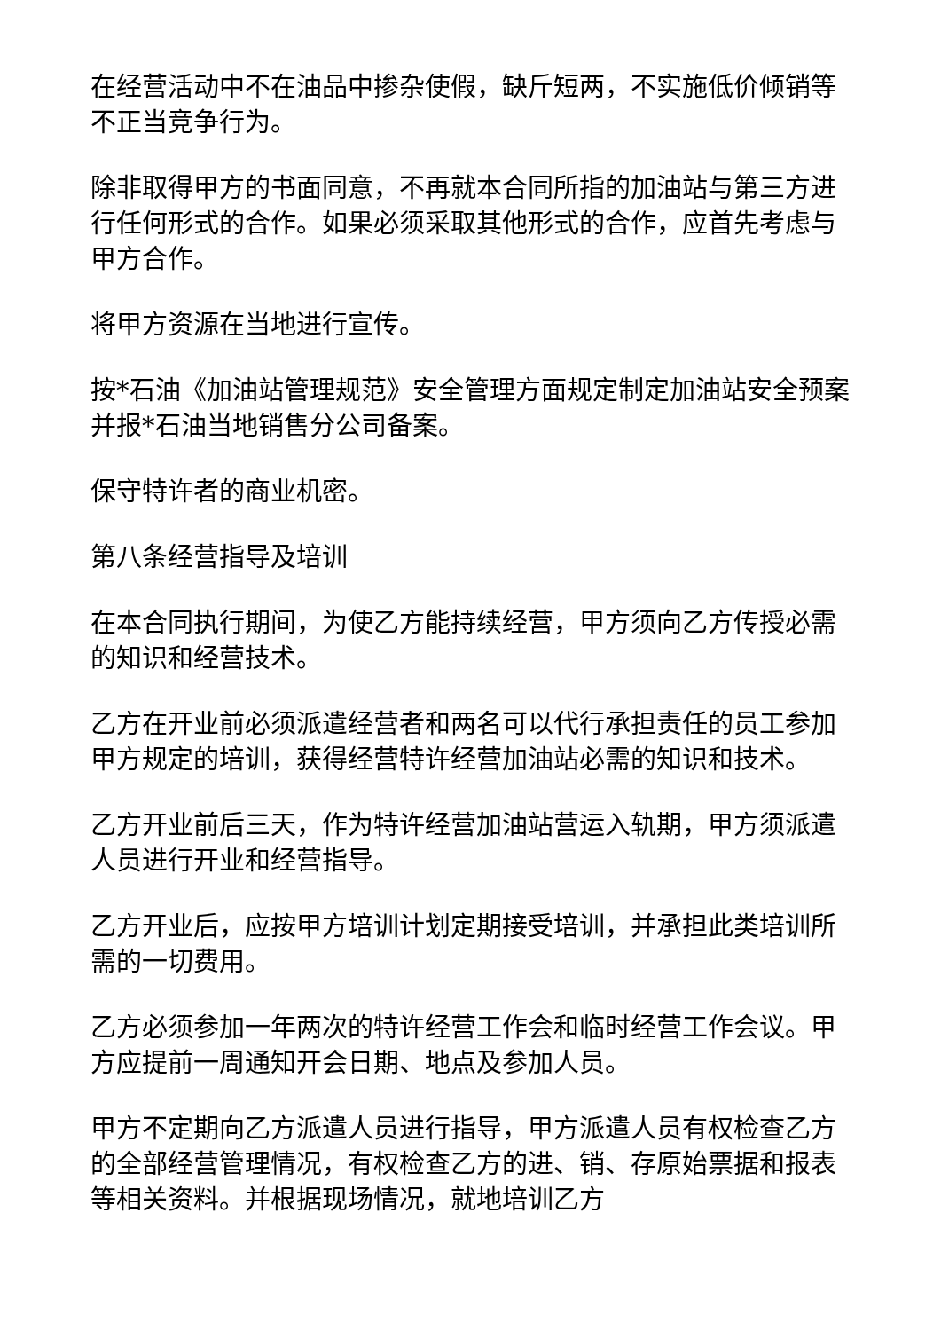在经营活动中不在油品中掺杂使假，缺斤短两，不实施低价倾销等不正当竞争行为。
除非取得甲方的书面同意，不再就本合同所指的加油站与第三方进行任何形式的合作。如果必须采取其他形式的合作，应首先考虑与甲方合作。
将甲方资源在当地进行宣传。
按*石油《加油站管理规范》安全管理方面规定制定加油站安全预案并报*石油当地销售分公司备案。
保守特许者的商业机密。
第八条经营指导及培训
在本合同执行期间，为使乙方能持续经营，甲方须向乙方传授必需的知识和经营技术。
乙方在开业前必须派遣经营者和两名可以代行承担责任的员工参加甲方规定的培训，获得经营特许经营加油站必需的知识和技术。
乙方开业前后三天，作为特许经营加油站营运入轨期，甲方须派遣人员进行开业和经营指导。
乙方开业后，应按甲方培训计划定期接受培训，并承担此类培训所需的一切费用。
乙方必须参加一年两次的特许经营工作会和临时经营工作会议。甲方应提前一周通知开会日期、地点及参加人员。
甲方不定期向乙方派遣人员进行指导，甲方派遣人员有权检查乙方的全部经营管理情况，有权检查乙方的进、销、存原始票据和报表等相关资料。并根据现场情况，就地培训乙方